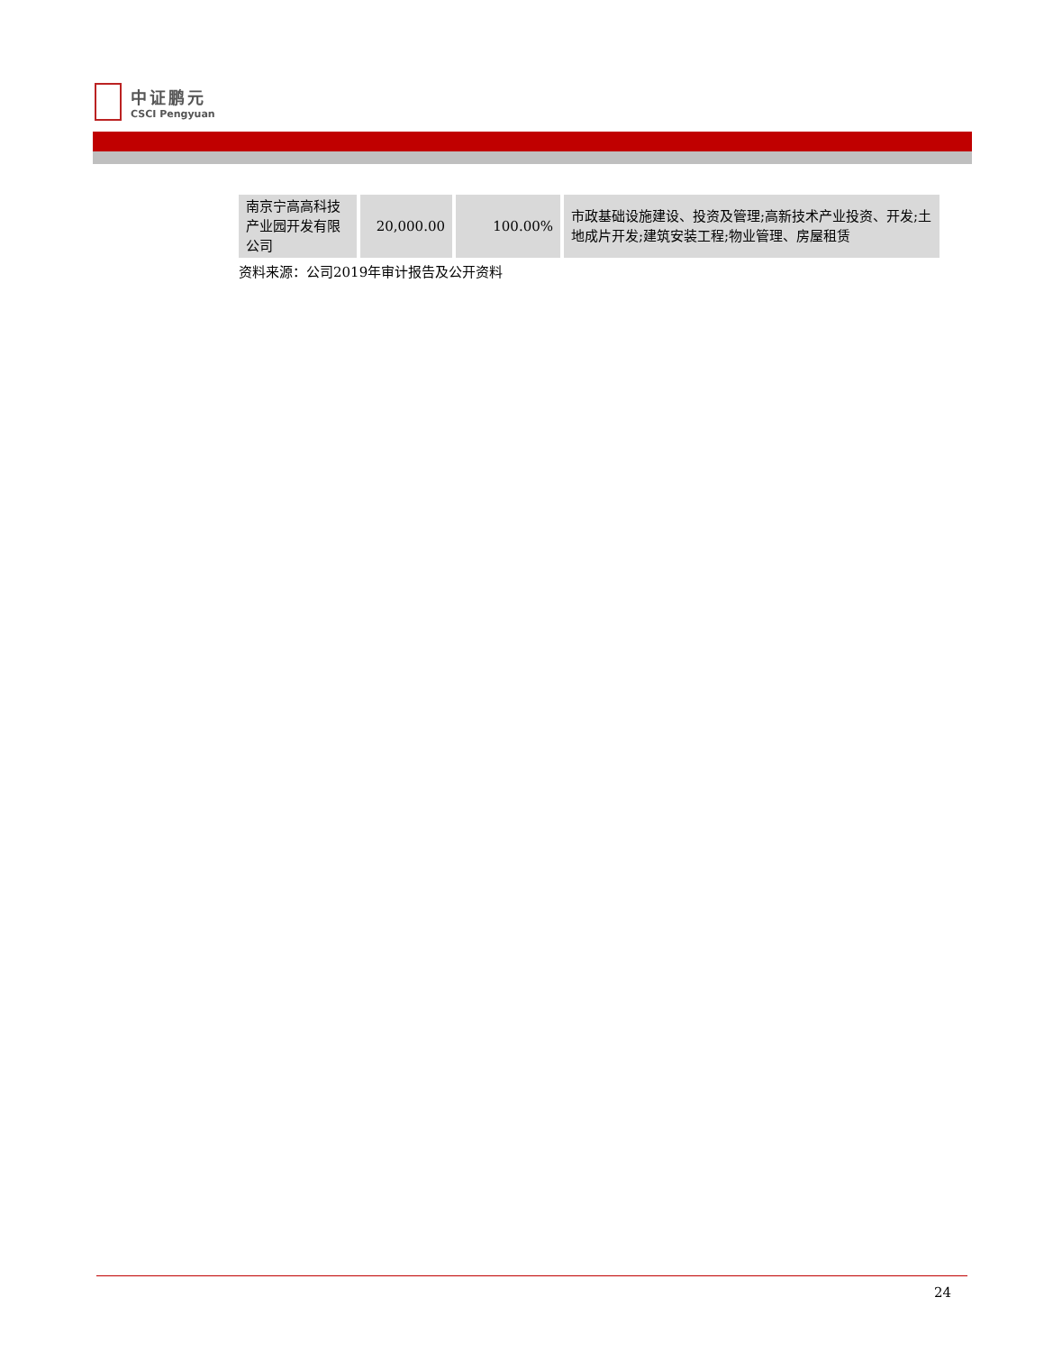中证鹏元
CSCI Pengyuan
| 南京宁高高科技产业园开发有限公司 | 20,000.00 | 100.00% | 市政基础设施建设、投资及管理;高新技术产业投资、开发;土地成片开发;建筑安装工程;物业管理、房屋租赁 |
资料来源：公司2019年审计报告及公开资料
24